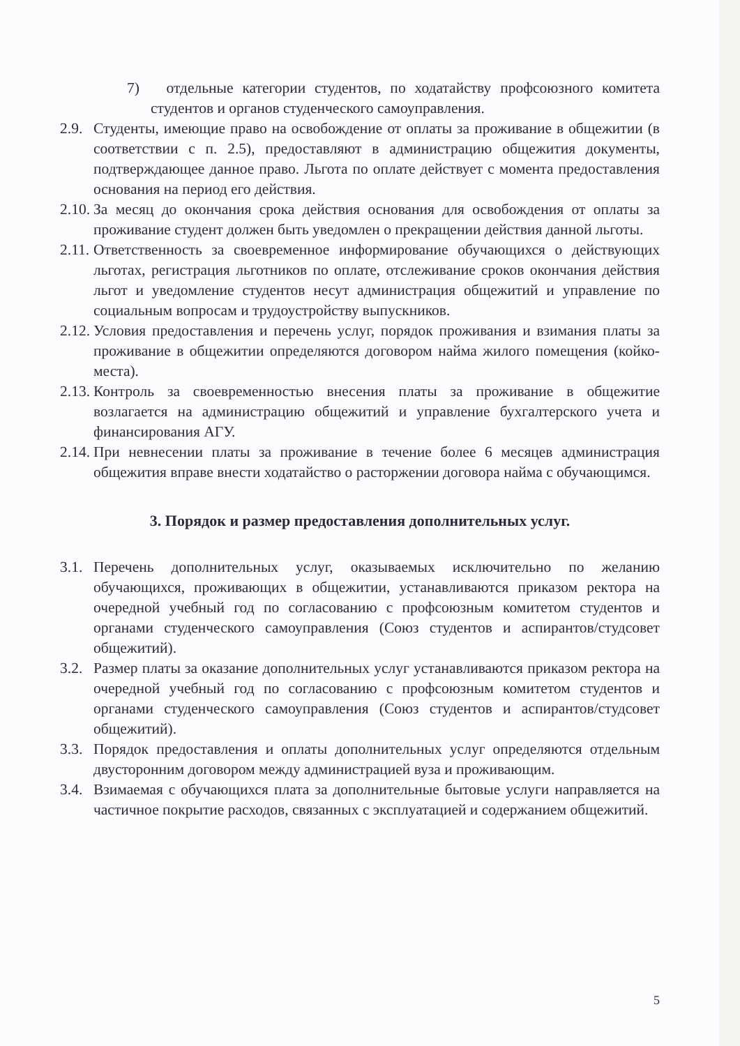7) отдельные категории студентов, по ходатайству профсоюзного комитета студентов и органов студенческого самоуправления.
2.9. Студенты, имеющие право на освобождение от оплаты за проживание в общежитии (в соответствии с п. 2.5), предоставляют в администрацию общежития документы, подтверждающее данное право. Льгота по оплате действует с момента предоставления основания на период его действия.
2.10. За месяц до окончания срока действия основания для освобождения от оплаты за проживание студент должен быть уведомлен о прекращении действия данной льготы.
2.11. Ответственность за своевременное информирование обучающихся о действующих льготах, регистрация льготников по оплате, отслеживание сроков окончания действия льгот и уведомление студентов несут администрация общежитий и управление по социальным вопросам и трудоустройству выпускников.
2.12. Условия предоставления и перечень услуг, порядок проживания и взимания платы за проживание в общежитии определяются договором найма жилого помещения (койко-места).
2.13. Контроль за своевременностью внесения платы за проживание в общежитие возлагается на администрацию общежитий и управление бухгалтерского учета и финансирования АГУ.
2.14. При невнесении платы за проживание в течение более 6 месяцев администрация общежития вправе внести ходатайство о расторжении договора найма с обучающимся.
3. Порядок и размер предоставления дополнительных услуг.
3.1. Перечень дополнительных услуг, оказываемых исключительно по желанию обучающихся, проживающих в общежитии, устанавливаются приказом ректора на очередной учебный год по согласованию с профсоюзным комитетом студентов и органами студенческого самоуправления (Союз студентов и аспирантов/студсовет общежитий).
3.2. Размер платы за оказание дополнительных услуг устанавливаются приказом ректора на очередной учебный год по согласованию с профсоюзным комитетом студентов и органами студенческого самоуправления (Союз студентов и аспирантов/студсовет общежитий).
3.3. Порядок предоставления и оплаты дополнительных услуг определяются отдельным двусторонним договором между администрацией вуза и проживающим.
3.4. Взимаемая с обучающихся плата за дополнительные бытовые услуги направляется на частичное покрытие расходов, связанных с эксплуатацией и содержанием общежитий.
5